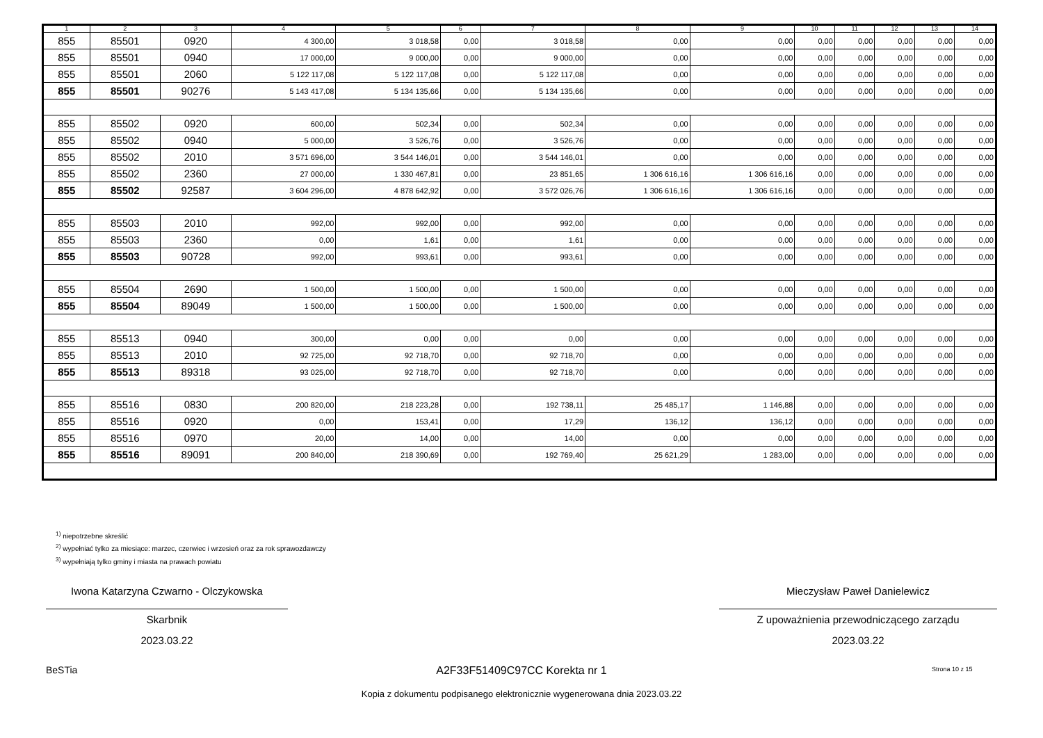| 1 | 2 | 3 | 4 | 5 | 6 | 7 | 8 | 9 | 10 | 11 | 12 | 13 | 14 |
| --- | --- | --- | --- | --- | --- | --- | --- | --- | --- | --- | --- | --- | --- |
| 855 | 85501 | 0920 | 4 300,00 | 3 018,58 | 0,00 | 3 018,58 | 0,00 | 0,00 | 0,00 | 0,00 | 0,00 | 0,00 | 0,00 |
| 855 | 85501 | 0940 | 17 000,00 | 9 000,00 | 0,00 | 9 000,00 | 0,00 | 0,00 | 0,00 | 0,00 | 0,00 | 0,00 | 0,00 |
| 855 | 85501 | 2060 | 5 122 117,08 | 5 122 117,08 | 0,00 | 5 122 117,08 | 0,00 | 0,00 | 0,00 | 0,00 | 0,00 | 0,00 | 0,00 |
| 855 | 85501 | 90276 | 5 143 417,08 | 5 134 135,66 | 0,00 | 5 134 135,66 | 0,00 | 0,00 | 0,00 | 0,00 | 0,00 | 0,00 | 0,00 |
| 855 | 85502 | 0920 | 600,00 | 502,34 | 0,00 | 502,34 | 0,00 | 0,00 | 0,00 | 0,00 | 0,00 | 0,00 | 0,00 |
| 855 | 85502 | 0940 | 5 000,00 | 3 526,76 | 0,00 | 3 526,76 | 0,00 | 0,00 | 0,00 | 0,00 | 0,00 | 0,00 | 0,00 |
| 855 | 85502 | 2010 | 3 571 696,00 | 3 544 146,01 | 0,00 | 3 544 146,01 | 0,00 | 0,00 | 0,00 | 0,00 | 0,00 | 0,00 | 0,00 |
| 855 | 85502 | 2360 | 27 000,00 | 1 330 467,81 | 0,00 | 23 851,65 | 1 306 616,16 | 1 306 616,16 | 0,00 | 0,00 | 0,00 | 0,00 | 0,00 |
| 855 | 85502 | 92587 | 3 604 296,00 | 4 878 642,92 | 0,00 | 3 572 026,76 | 1 306 616,16 | 1 306 616,16 | 0,00 | 0,00 | 0,00 | 0,00 | 0,00 |
| 855 | 85503 | 2010 | 992,00 | 992,00 | 0,00 | 992,00 | 0,00 | 0,00 | 0,00 | 0,00 | 0,00 | 0,00 | 0,00 |
| 855 | 85503 | 2360 | 0,00 | 1,61 | 0,00 | 1,61 | 0,00 | 0,00 | 0,00 | 0,00 | 0,00 | 0,00 | 0,00 |
| 855 | 85503 | 90728 | 992,00 | 993,61 | 0,00 | 993,61 | 0,00 | 0,00 | 0,00 | 0,00 | 0,00 | 0,00 | 0,00 |
| 855 | 85504 | 2690 | 1 500,00 | 1 500,00 | 0,00 | 1 500,00 | 0,00 | 0,00 | 0,00 | 0,00 | 0,00 | 0,00 | 0,00 |
| 855 | 85504 | 89049 | 1 500,00 | 1 500,00 | 0,00 | 1 500,00 | 0,00 | 0,00 | 0,00 | 0,00 | 0,00 | 0,00 | 0,00 |
| 855 | 85513 | 0940 | 300,00 | 0,00 | 0,00 | 0,00 | 0,00 | 0,00 | 0,00 | 0,00 | 0,00 | 0,00 | 0,00 |
| 855 | 85513 | 2010 | 92 725,00 | 92 718,70 | 0,00 | 92 718,70 | 0,00 | 0,00 | 0,00 | 0,00 | 0,00 | 0,00 | 0,00 |
| 855 | 85513 | 89318 | 93 025,00 | 92 718,70 | 0,00 | 92 718,70 | 0,00 | 0,00 | 0,00 | 0,00 | 0,00 | 0,00 | 0,00 |
| 855 | 85516 | 0830 | 200 820,00 | 218 223,28 | 0,00 | 192 738,11 | 25 485,17 | 1 146,88 | 0,00 | 0,00 | 0,00 | 0,00 | 0,00 |
| 855 | 85516 | 0920 | 0,00 | 153,41 | 0,00 | 17,29 | 136,12 | 136,12 | 0,00 | 0,00 | 0,00 | 0,00 | 0,00 |
| 855 | 85516 | 0970 | 20,00 | 14,00 | 0,00 | 14,00 | 0,00 | 0,00 | 0,00 | 0,00 | 0,00 | 0,00 | 0,00 |
| 855 | 85516 | 89091 | 200 840,00 | 218 390,69 | 0,00 | 192 769,40 | 25 621,29 | 1 283,00 | 0,00 | 0,00 | 0,00 | 0,00 | 0,00 |
<sup>1)</sup> niepotrzebne skreślić
<sup>2)</sup> wypełniać tylko za miesiące: marzec, czerwiec i wrzesień oraz za rok sprawozdawczy
<sup>3)</sup> wypełniają tylko gminy i miasta na prawach powiatu
Iwona Katarzyna Czwarno - Olczykowska
Skarbnik
2023.03.22
Mieczysław Paweł Danielewicz
Z upoważnienia przewodniczącego zarządu
2023.03.22
BeSTia A2F33F51409C97CC Korekta nr 1 Strona 10 z 15
Kopia z dokumentu podpisanego elektronicznie wygenerowana dnia 2023.03.22